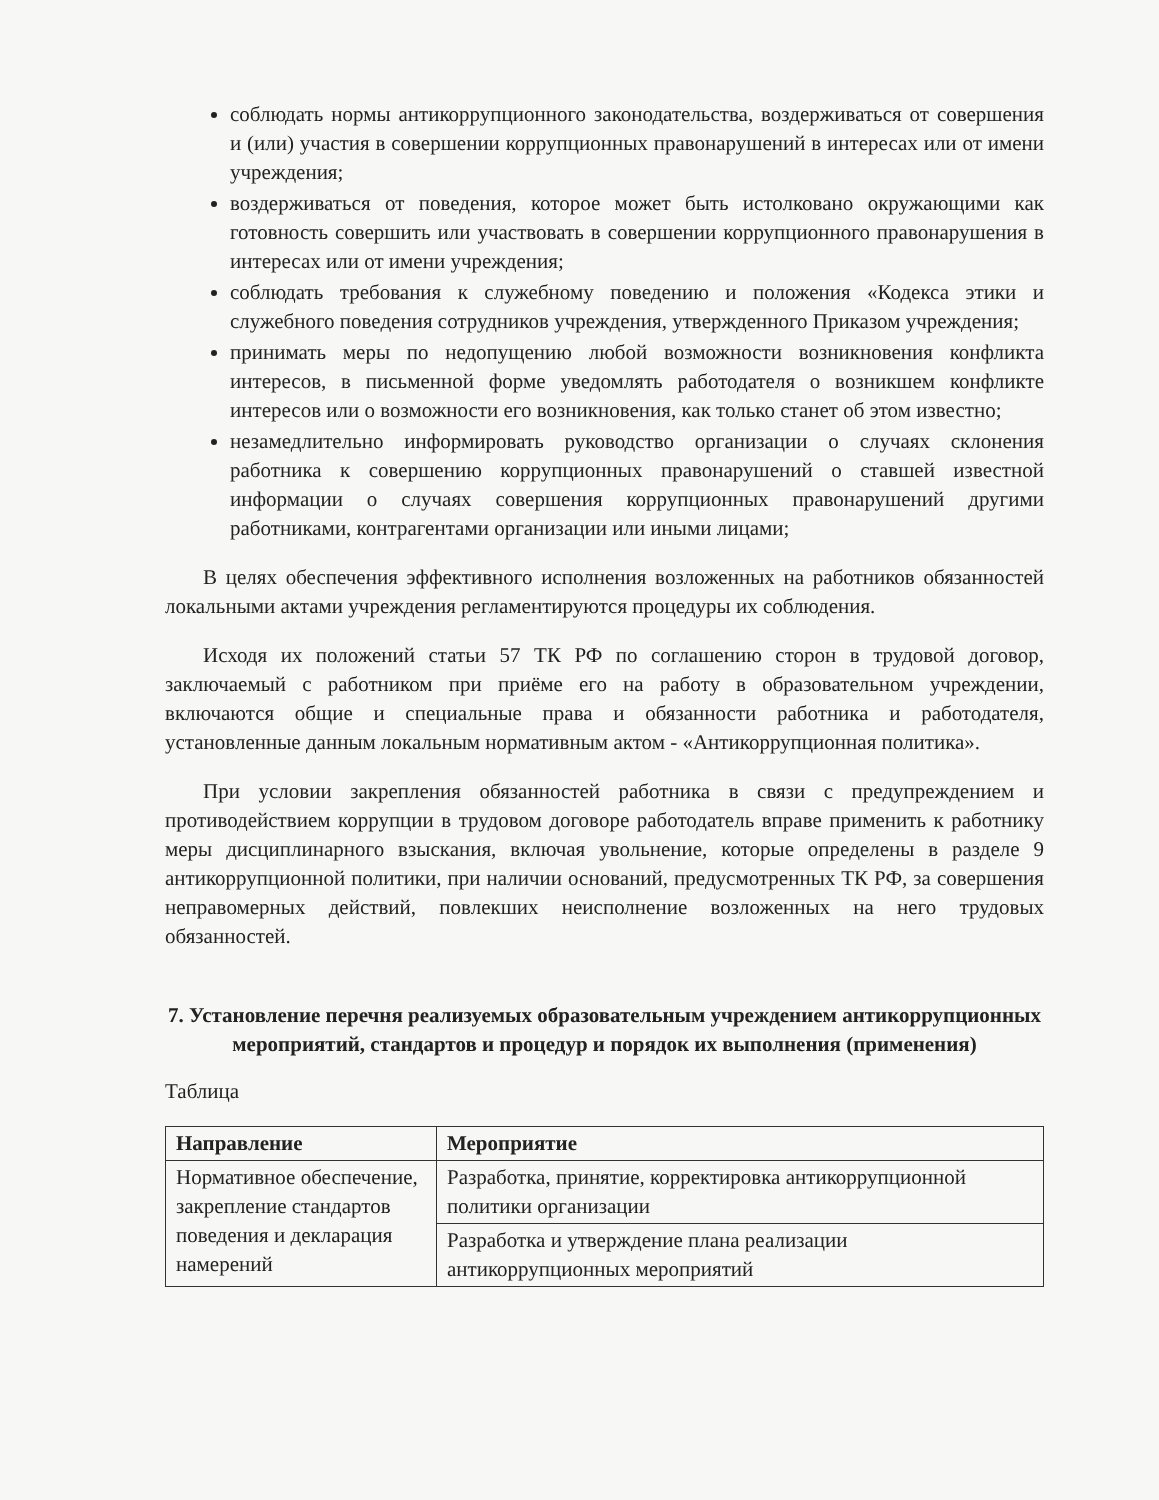соблюдать нормы антикоррупционного законодательства, воздерживаться от совершения и (или) участия в совершении коррупционных правонарушений в интересах или от имени учреждения;
воздерживаться от поведения, которое может быть истолковано окружающими как готовность совершить или участвовать в совершении коррупционного правонарушения в интересах или от имени учреждения;
соблюдать требования к служебному поведению и положения «Кодекса этики и служебного поведения сотрудников учреждения, утвержденного Приказом учреждения;
принимать меры по недопущению любой возможности возникновения конфликта интересов, в письменной форме уведомлять работодателя о возникшем конфликте интересов или о возможности его возникновения, как только станет об этом известно;
незамедлительно информировать руководство организации о случаях склонения работника к совершению коррупционных правонарушений о ставшей известной информации о случаях совершения коррупционных правонарушений другими работниками, контрагентами организации или иными лицами;
В целях обеспечения эффективного исполнения возложенных на работников обязанностей локальными актами учреждения регламентируются процедуры их соблюдения.
Исходя их положений статьи 57 ТК РФ по соглашению сторон в трудовой договор, заключаемый с работником при приёме его на работу в образовательном учреждении, включаются общие и специальные права и обязанности работника и работодателя, установленные данным локальным нормативным актом - «Антикоррупционная политика».
При условии закрепления обязанностей работника в связи с предупреждением и противодействием коррупции в трудовом договоре работодатель вправе применить к работнику меры дисциплинарного взыскания, включая увольнение, которые определены в разделе 9 антикоррупционной политики, при наличии оснований, предусмотренных ТК РФ, за совершения неправомерных действий, повлекших неисполнение возложенных на него трудовых обязанностей.
7. Установление перечня реализуемых образовательным учреждением антикоррупционных мероприятий, стандартов и процедур и порядок их выполнения (применения)
Таблица
| Направление | Мероприятие |
| --- | --- |
| Нормативное обеспечение, закрепление стандартов поведения и декларация намерений | Разработка, принятие, корректировка антикоррупционной политики организации |
| | Разработка и утверждение плана реализации антикоррупционных мероприятий |